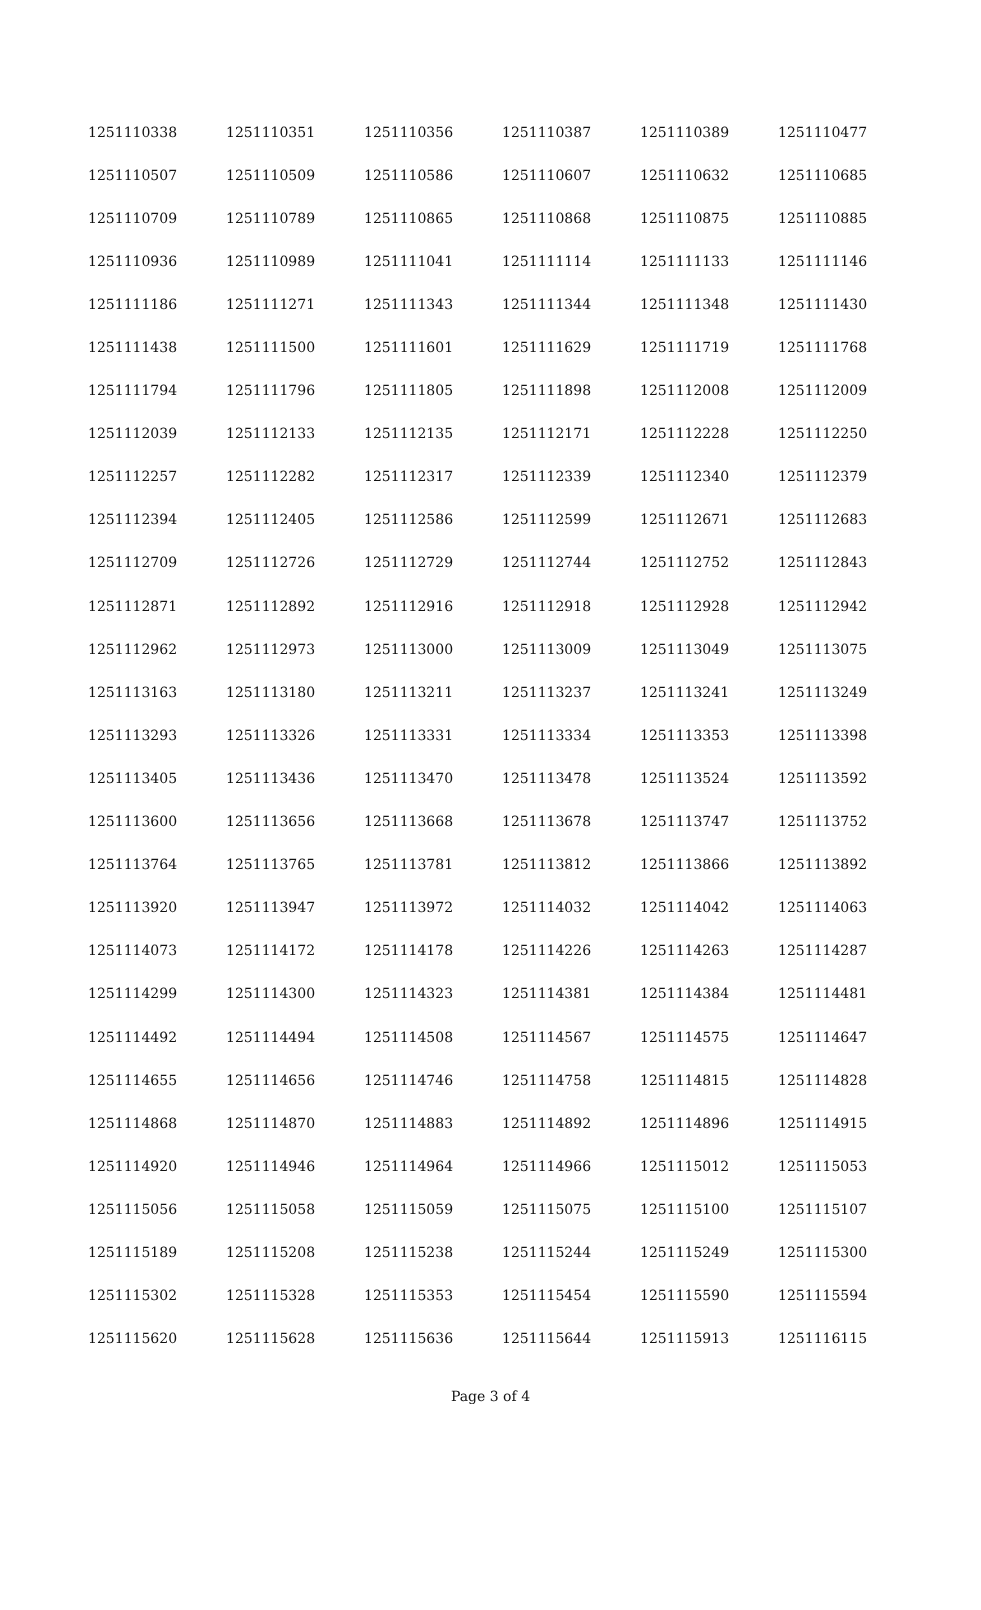| 1251110338 | 1251110351 | 1251110356 | 1251110387 | 1251110389 | 1251110477 |
| 1251110507 | 1251110509 | 1251110586 | 1251110607 | 1251110632 | 1251110685 |
| 1251110709 | 1251110789 | 1251110865 | 1251110868 | 1251110875 | 1251110885 |
| 1251110936 | 1251110989 | 1251111041 | 1251111114 | 1251111133 | 1251111146 |
| 1251111186 | 1251111271 | 1251111343 | 1251111344 | 1251111348 | 1251111430 |
| 1251111438 | 1251111500 | 1251111601 | 1251111629 | 1251111719 | 1251111768 |
| 1251111794 | 1251111796 | 1251111805 | 1251111898 | 1251112008 | 1251112009 |
| 1251112039 | 1251112133 | 1251112135 | 1251112171 | 1251112228 | 1251112250 |
| 1251112257 | 1251112282 | 1251112317 | 1251112339 | 1251112340 | 1251112379 |
| 1251112394 | 1251112405 | 1251112586 | 1251112599 | 1251112671 | 1251112683 |
| 1251112709 | 1251112726 | 1251112729 | 1251112744 | 1251112752 | 1251112843 |
| 1251112871 | 1251112892 | 1251112916 | 1251112918 | 1251112928 | 1251112942 |
| 1251112962 | 1251112973 | 1251113000 | 1251113009 | 1251113049 | 1251113075 |
| 1251113163 | 1251113180 | 1251113211 | 1251113237 | 1251113241 | 1251113249 |
| 1251113293 | 1251113326 | 1251113331 | 1251113334 | 1251113353 | 1251113398 |
| 1251113405 | 1251113436 | 1251113470 | 1251113478 | 1251113524 | 1251113592 |
| 1251113600 | 1251113656 | 1251113668 | 1251113678 | 1251113747 | 1251113752 |
| 1251113764 | 1251113765 | 1251113781 | 1251113812 | 1251113866 | 1251113892 |
| 1251113920 | 1251113947 | 1251113972 | 1251114032 | 1251114042 | 1251114063 |
| 1251114073 | 1251114172 | 1251114178 | 1251114226 | 1251114263 | 1251114287 |
| 1251114299 | 1251114300 | 1251114323 | 1251114381 | 1251114384 | 1251114481 |
| 1251114492 | 1251114494 | 1251114508 | 1251114567 | 1251114575 | 1251114647 |
| 1251114655 | 1251114656 | 1251114746 | 1251114758 | 1251114815 | 1251114828 |
| 1251114868 | 1251114870 | 1251114883 | 1251114892 | 1251114896 | 1251114915 |
| 1251114920 | 1251114946 | 1251114964 | 1251114966 | 1251115012 | 1251115053 |
| 1251115056 | 1251115058 | 1251115059 | 1251115075 | 1251115100 | 1251115107 |
| 1251115189 | 1251115208 | 1251115238 | 1251115244 | 1251115249 | 1251115300 |
| 1251115302 | 1251115328 | 1251115353 | 1251115454 | 1251115590 | 1251115594 |
| 1251115620 | 1251115628 | 1251115636 | 1251115644 | 1251115913 | 1251116115 |
Page 3 of 4